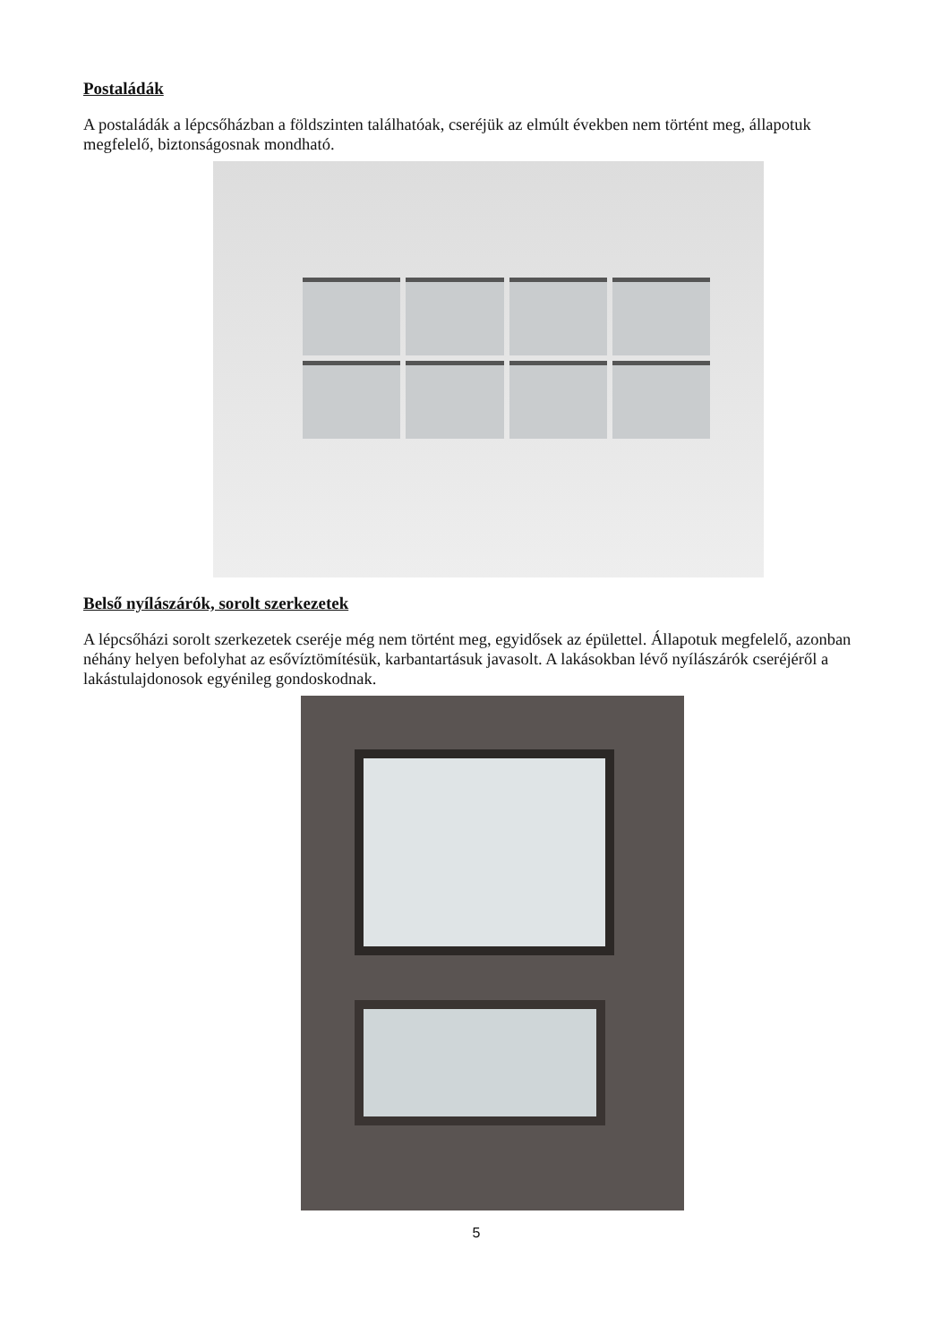Postaládák
A postaládák a lépcsőházban a földszinten találhatóak, cseréjük az elmúlt években nem történt meg, állapotuk megfelelő, biztonságosnak mondható.
Belső nyílászárók, sorolt szerkezetek
A lépcsőházi sorolt szerkezetek cseréje még nem történt meg, egyidősek az épülettel. Állapotuk megfelelő, azonban néhány helyen befolyhat az esővíztömítésük, karbantartásuk javasolt. A lakásokban lévő nyílászárók cseréjéről a lakástulajdonosok egyénileg gondoskodnak.
5